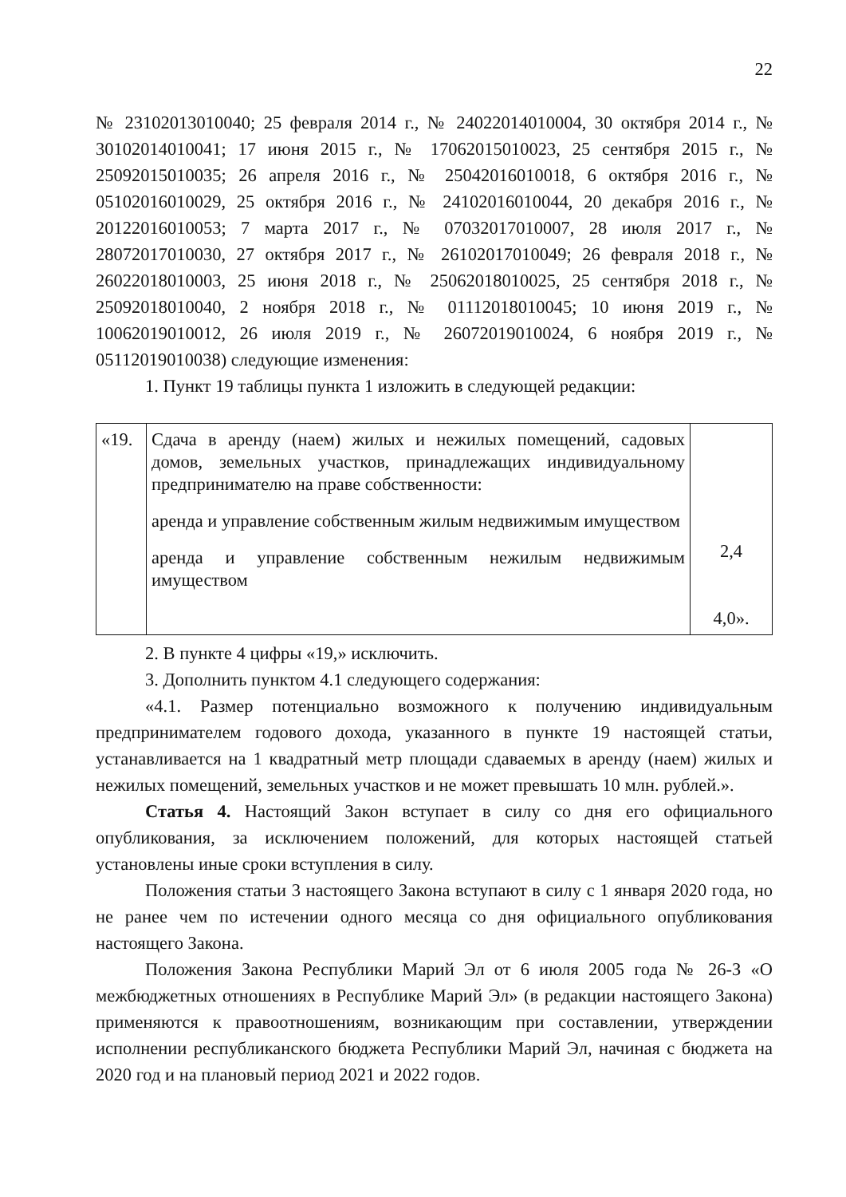22
№ 23102013010040; 25 февраля 2014 г., № 24022014010004, 30 октября 2014 г., № 30102014010041; 17 июня 2015 г., № 17062015010023, 25 сентября 2015 г., № 25092015010035; 26 апреля 2016 г., № 25042016010018, 6 октября 2016 г., № 05102016010029, 25 октября 2016 г., № 24102016010044, 20 декабря 2016 г., № 20122016010053; 7 марта 2017 г., № 07032017010007, 28 июля 2017 г., № 28072017010030, 27 октября 2017 г., № 26102017010049; 26 февраля 2018 г., № 26022018010003, 25 июня 2018 г., № 25062018010025, 25 сентября 2018 г., № 25092018010040, 2 ноября 2018 г., № 01112018010045; 10 июня 2019 г., № 10062019010012, 26 июля 2019 г., № 26072019010024, 6 ноября 2019 г., № 05112019010038) следующие изменения:
1. Пункт 19 таблицы пункта 1 изложить в следующей редакции:
| «19. | Сдача в аренду (наем) жилых и нежилых помещений, садовых домов, земельных участков, принадлежащих индивидуальному предпринимателю на праве собственности: аренда и управление собственным жилым недвижимым имуществом аренда и управление собственным нежилым недвижимым имуществом | 2,4 4,0». |
2. В пункте 4 цифры «19,» исключить.
3. Дополнить пунктом 4.1 следующего содержания:
«4.1. Размер потенциально возможного к получению индивидуальным предпринимателем годового дохода, указанного в пункте 19 настоящей статьи, устанавливается на 1 квадратный метр площади сдаваемых в аренду (наем) жилых и нежилых помещений, земельных участков и не может превышать 10 млн. рублей.».
Статья 4. Настоящий Закон вступает в силу со дня его официального опубликования, за исключением положений, для которых настоящей статьей установлены иные сроки вступления в силу.
Положения статьи 3 настоящего Закона вступают в силу с 1 января 2020 года, но не ранее чем по истечении одного месяца со дня официального опубликования настоящего Закона.
Положения Закона Республики Марий Эл от 6 июля 2005 года № 26-З «О межбюджетных отношениях в Республике Марий Эл» (в редакции настоящего Закона) применяются к правоотношениям, возникающим при составлении, утверждении исполнении республиканского бюджета Республики Марий Эл, начиная с бюджета на 2020 год и на плановый период 2021 и 2022 годов.